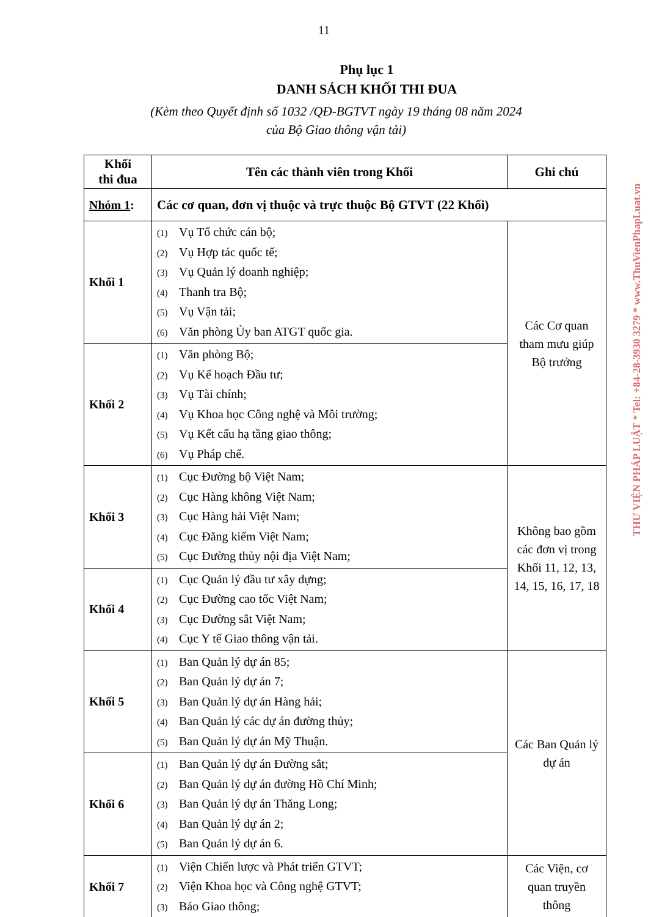11
Phụ lục 1
DANH SÁCH KHỐI THI ĐUA
(Kèm theo Quyết định số 1032 /QĐ-BGTVT ngày 19 tháng 08 năm 2024
của Bộ Giao thông vận tải)
| Khối thi đua | Tên các thành viên trong Khối | Ghi chú |
| --- | --- | --- |
| Nhóm 1 : | Các cơ quan, đơn vị thuộc và trực thuộc Bộ GTVT (22 Khối) | |
| Khối 1 | (1) Vụ Tổ chức cán bộ; (2) Vụ Hợp tác quốc tế; (3) Vụ Quản lý doanh nghiệp; (4) Thanh tra Bộ; (5) Vụ Vận tải; (6) Văn phòng Ủy ban ATGT quốc gia. | Các Cơ quan tham mưu giúp Bộ trưởng |
| Khối 2 | (1) Văn phòng Bộ; (2) Vụ Kế hoạch Đầu tư; (3) Vụ Tài chính; (4) Vụ Khoa học Công nghệ và Môi trường; (5) Vụ Kết cấu hạ tầng giao thông; (6) Vụ Pháp chế. | |
| Khối 3 | (1) Cục Đường bộ Việt Nam; (2) Cục Hàng không Việt Nam; (3) Cục Hàng hải Việt Nam; (4) Cục Đăng kiểm Việt Nam; (5) Cục Đường thủy nội địa Việt Nam; | Không bao gồm các đơn vị trong Khối 11, 12, 13, 14, 15, 16, 17, 18 |
| Khối 4 | (1) Cục Quản lý đầu tư xây dựng; (2) Cục Đường cao tốc Việt Nam; (3) Cục Đường sắt Việt Nam; (4) Cục Y tế Giao thông vận tải. | |
| Khối 5 | (1) Ban Quản lý dự án 85; (2) Ban Quản lý dự án 7; (3) Ban Quản lý dự án Hàng hải; (4) Ban Quản lý các dự án đường thủy; (5) Ban Quản lý dự án Mỹ Thuận. | Các Ban Quản lý dự án |
| Khối 6 | (1) Ban Quản lý dự án Đường sắt; (2) Ban Quản lý dự án đường Hồ Chí Minh; (3) Ban Quản lý dự án Thăng Long; (4) Ban Quản lý dự án 2; (5) Ban Quản lý dự án 6. | |
| Khối 7 | (1) Viện Chiến lược và Phát triển GTVT; (2) Viện Khoa học và Công nghệ GTVT; (3) Báo Giao thông; | Các Viện, cơ quan truyền thông |
THƯ VIỆN PHÁP LUẬT * Tel: +84-28-3930 3279 * www.ThuVienPhapLuat.vn